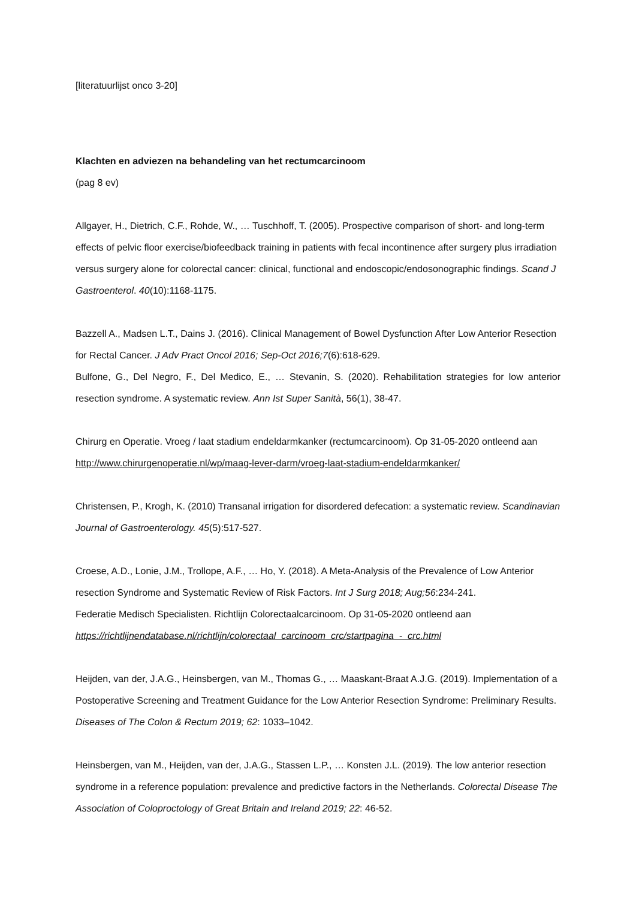[literatuurlijst onco 3-20]
Klachten en adviezen na behandeling van het rectumcarcinoom
(pag 8 ev)
Allgayer, H., Dietrich, C.F., Rohde, W., … Tuschhoff, T. (2005). Prospective comparison of short- and long-term effects of pelvic floor exercise/biofeedback training in patients with fecal incontinence after surgery plus irradiation versus surgery alone for colorectal cancer: clinical, functional and endoscopic/endosonographic findings. Scand J Gastroenterol. 40(10):1168-1175.
Bazzell A., Madsen L.T., Dains J. (2016). Clinical Management of Bowel Dysfunction After Low Anterior Resection for Rectal Cancer. J Adv Pract Oncol 2016; Sep-Oct 2016;7(6):618-629.
Bulfone, G., Del Negro, F., Del Medico, E., … Stevanin, S. (2020). Rehabilitation strategies for low anterior resection syndrome. A systematic review. Ann Ist Super Sanità, 56(1), 38-47.
Chirurg en Operatie. Vroeg / laat stadium endeldarmkanker (rectumcarcinoom). Op 31-05-2020 ontleend aan http://www.chirurgenoperatie.nl/wp/maag-lever-darm/vroeg-laat-stadium-endeldarmkanker/
Christensen, P., Krogh, K. (2010) Transanal irrigation for disordered defecation: a systematic review. Scandinavian Journal of Gastroenterology. 45(5):517-527.
Croese, A.D., Lonie, J.M., Trollope, A.F., … Ho, Y. (2018). A Meta-Analysis of the Prevalence of Low Anterior resection Syndrome and Systematic Review of Risk Factors. Int J Surg 2018; Aug;56:234-241.
Federatie Medisch Specialisten. Richtlijn Colorectaalcarcinoom. Op 31-05-2020 ontleend aan https://richtlijnendatabase.nl/richtlijn/colorectaal_carcinoom_crc/startpagina_-_crc.html
Heijden, van der, J.A.G., Heinsbergen, van M., Thomas G., … Maaskant-Braat A.J.G. (2019). Implementation of a Postoperative Screening and Treatment Guidance for the Low Anterior Resection Syndrome: Preliminary Results. Diseases of The Colon & Rectum 2019; 62: 1033–1042.
Heinsbergen, van M., Heijden, van der, J.A.G., Stassen L.P., … Konsten J.L. (2019). The low anterior resection syndrome in a reference population: prevalence and predictive factors in the Netherlands. Colorectal Disease The Association of Coloproctology of Great Britain and Ireland 2019; 22: 46-52.